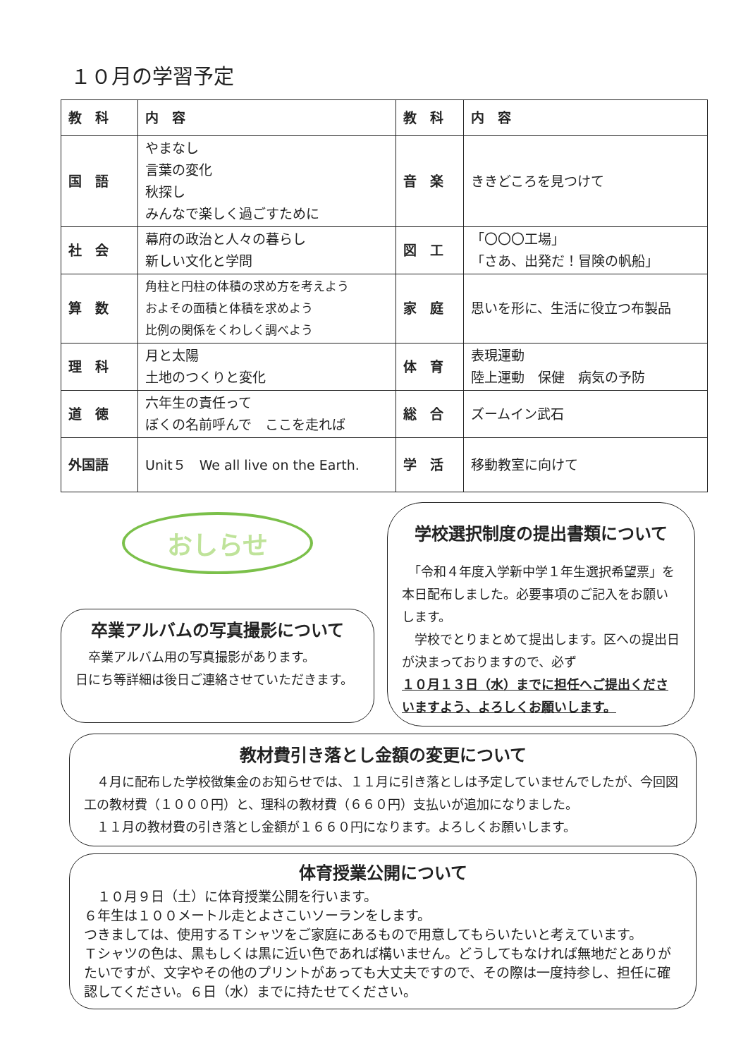１０月の学習予定
| 教 科 | 内 容 | 教 科 | 内 容 |
| --- | --- | --- | --- |
| 国 語 | やまなし 言葉の変化 秋探し みんなで楽しく過ごすために | 音 楽 | ききどころを見つけて |
| 社 会 | 幕府の政治と人々の暮らし 新しい文化と学問 | 図 工 | 「〇〇〇工場」 「さあ、出発だ！冒険の帆船」 |
| 算 数 | 角柱と円柱の体積の求め方を考えよう およその面積と体積を求めよう 比例の関係をくわしく調べよう | 家 庭 | 思いを形に、生活に役立つ布製品 |
| 理 科 | 月と太陽 土地のつくりと変化 | 体 育 | 表現運動 陸上運動 保健 病気の予防 |
| 道 徳 | 六年生の責任って ぼくの名前呼んで ここを走れば | 総 合 | ズームイン武石 |
| 外国語 | Unit５ We all live on the Earth. | 学 活 | 移動教室に向けて |
おしらせ
卒業アルバムの写真撮影について
　卒業アルバム用の写真撮影があります。
日にち等詳細は後日ご連絡させていただきます。
学校選択制度の提出書類について
　「令和４年度入学新中学１年生選択希望票」を本日配布しました。必要事項のご記入をお願いします。
　学校でとりまとめて提出します。区への提出日が決まっておりますので、必ず
１０月１３日（水）までに担任へご提出くださいますよう、よろしくお願いします。
教材費引き落とし金額の変更について
　４月に配布した学校徴集金のお知らせでは、１１月に引き落としは予定していませんでしたが、今回図工の教材費（１０００円）と、理科の教材費（６６０円）支払いが追加になりました。
　１１月の教材費の引き落とし金額が１６６０円になります。よろしくお願いします。
体育授業公開について
　１０月９日（土）に体育授業公開を行います。
６年生は１００メートル走とよさこいソーランをします。
つきましては、使用するＴシャツをご家庭にあるもので用意してもらいたいと考えています。
Ｔシャツの色は、黒もしくは黒に近い色であれば構いません。どうしてもなければ無地だとありがたいですが、文字やその他のプリントがあっても大丈夫ですので、その際は一度持参し、担任に確認してください。６日（水）までに持たせてください。